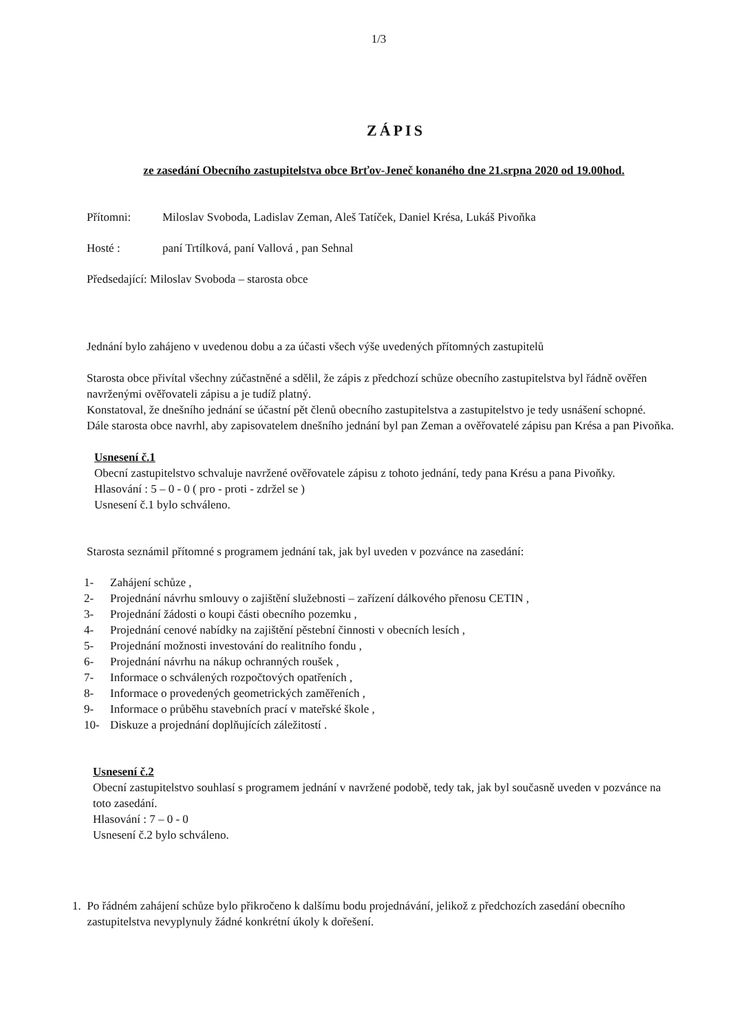1/3
ZÁPIS
ze zasedání Obecního zastupitelstva obce Brťov-Jeneč konaného dne 21.srpna 2020 od 19.00hod.
Přítomni: Miloslav Svoboda, Ladislav Zeman, Aleš Tatíček, Daniel Krésa, Lukáš Pivoňka
Hosté : paní Trtílková, paní Vallová , pan Sehnal
Předsedající: Miloslav Svoboda – starosta obce
Jednání bylo zahájeno v uvedenou dobu a za účasti všech výše uvedených přítomných zastupitelů
Starosta obce přivítal všechny zúčastněné a sdělil, že zápis z předchozí schůze obecního zastupitelstva byl řádně ověřen navrženými ověřovateli zápisu a je tudíž platný.
Konstatoval, že dnešního jednání se účastní pět členů obecního zastupitelstva a zastupitelstvo je tedy usnášení schopné.
Dále starosta obce navrhl, aby zapisovatelem dnešního jednání byl pan Zeman a ověřovatelé zápisu pan Krésa a pan Pivoňka.
Usnesení č.1
Obecní zastupitelstvo schvaluje navržené ověřovatele zápisu z tohoto jednání, tedy pana Krésu a pana Pivoňky.
Hlasování : 5 – 0 - 0 ( pro - proti - zdržel se )
Usnesení č.1 bylo schváleno.
Starosta seznámil přítomné s programem jednání tak, jak byl uveden v pozvánce na zasedání:
1- Zahájení schůze ,
2- Projednání návrhu smlouvy o zajištění služebnosti – zařízení dálkového přenosu CETIN ,
3- Projednání žádosti o koupi části obecního pozemku ,
4- Projednání cenové nabídky na zajištění pěstební činnosti v obecních lesích ,
5- Projednání možnosti investování do realitního fondu ,
6- Projednání návrhu na nákup ochranných roušek ,
7- Informace o schválených rozpočtových opatřeních ,
8- Informace o provedených geometrických zaměřeních ,
9- Informace o průběhu stavebních prací v mateřské škole ,
10- Diskuze a projednání doplňujících záležitostí .
Usnesení č.2
Obecní zastupitelstvo souhlasí s programem jednání v navržené podobě, tedy tak, jak byl současně uveden v pozvánce na toto zasedání.
Hlasování : 7 – 0 - 0
Usnesení č.2 bylo schváleno.
1. Po řádném zahájení schůze bylo přikročeno k dalšímu bodu projednávání, jelikož z předchozích zasedání obecního zastupitelstva nevyplynuly žádné konkrétní úkoly k dořešení.